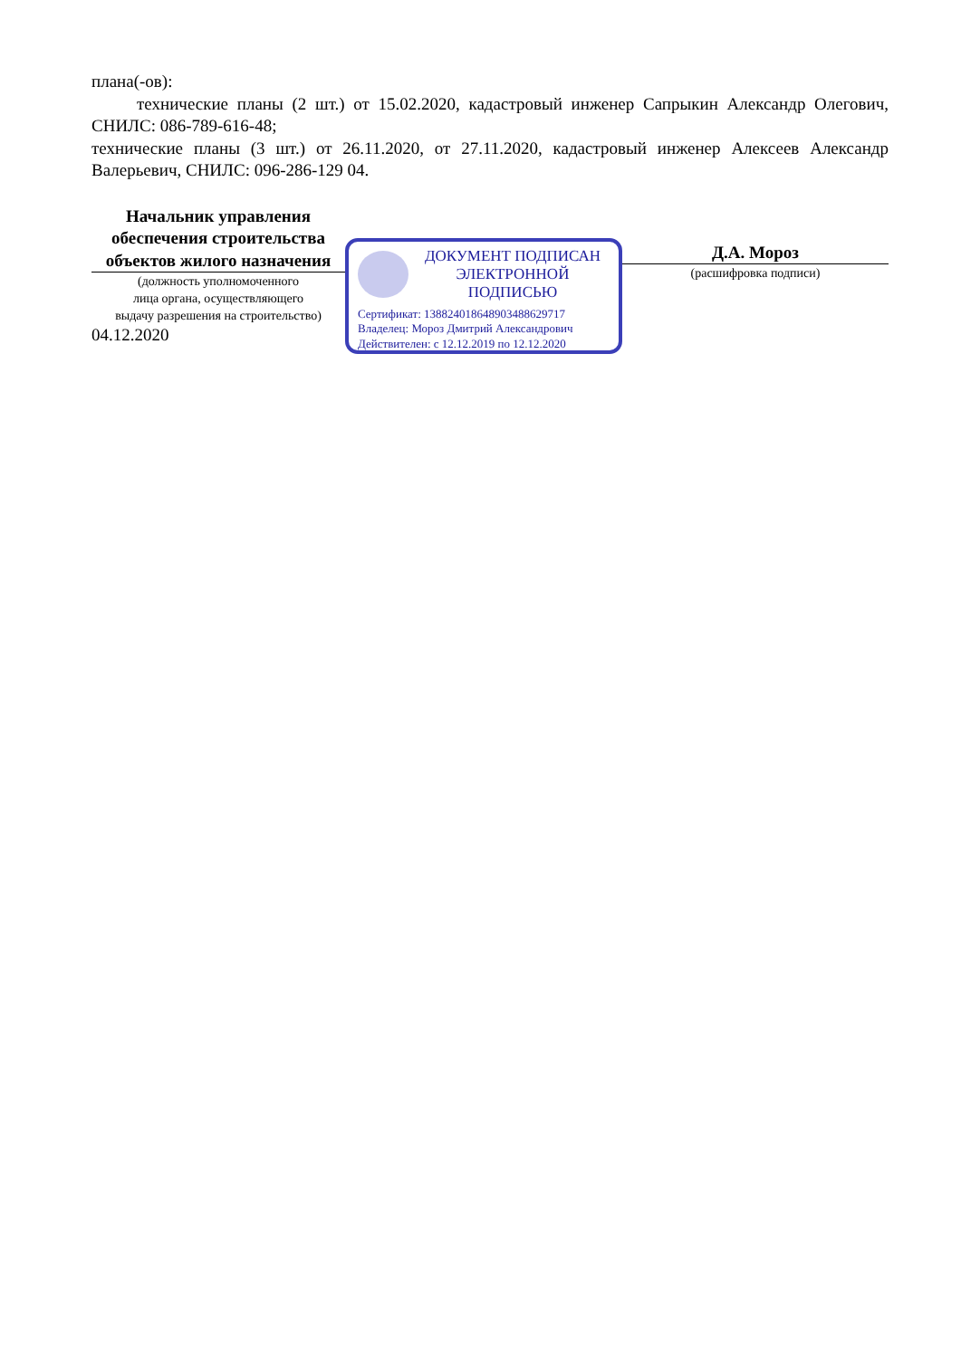плана(-ов):
технические планы (2 шт.) от 15.02.2020, кадастровый инженер Сапрыкин Александр Олегович, СНИЛС: 086-789-616-48;
технические планы (3 шт.) от 26.11.2020, от 27.11.2020, кадастровый инженер Алексеев Александр Валерьевич, СНИЛС: 096-286-129 04.
Начальник управления обеспечения строительства объектов жилого назначения
(должность уполномоченного
лица органа, осуществляющего
выдачу разрешения на строительство)
04.12.2020
ДОКУМЕНТ ПОДПИСАН
ЭЛЕКТРОННОЙ ПОДПИСЬЮ
Сертификат: 138824018648903488629717
Владелец: Мороз Дмитрий Александрович
Действителен: с 12.12.2019 по 12.12.2020
Д.А. Мороз
(расшифровка подписи)